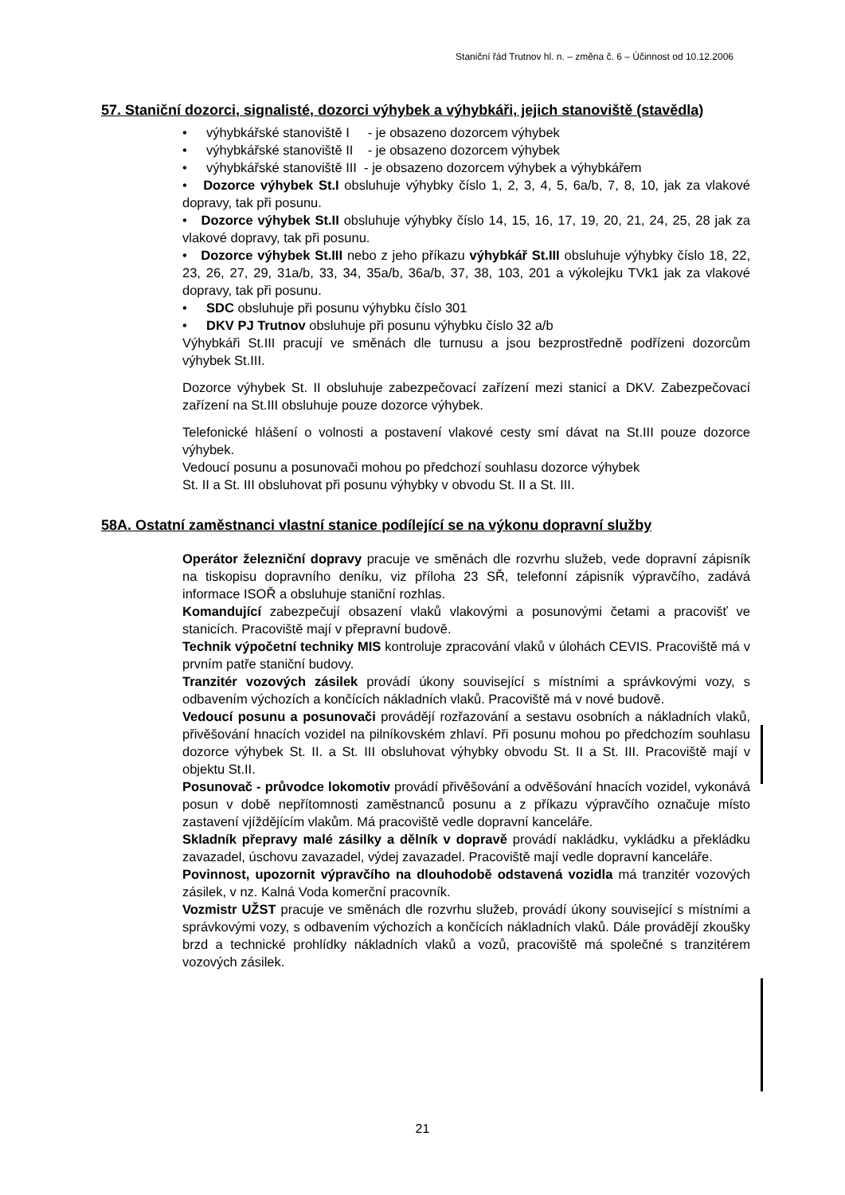Staniční řád Trutnov hl. n. – změna č. 6 – Účinnost od 10.12.2006
57. Staniční dozorci, signalisté, dozorci výhybek a výhybkáři, jejich stanoviště (stavědla)
• výhybkářské stanoviště I - je obsazeno dozorcem výhybek
• výhybkářské stanoviště II - je obsazeno dozorcem výhybek
• výhybkářské stanoviště III - je obsazeno dozorcem výhybek a výhybkářem
• Dozorce výhybek St.I obsluhuje výhybky číslo 1, 2, 3, 4, 5, 6a/b, 7, 8, 10, jak za vlakové dopravy, tak při posunu.
• Dozorce výhybek St.II obsluhuje výhybky číslo 14, 15, 16, 17, 19, 20, 21, 24, 25, 28 jak za vlakové dopravy, tak při posunu.
• Dozorce výhybek St.III nebo z jeho příkazu výhybkář St.III obsluhuje výhybky číslo 18, 22, 23, 26, 27, 29, 31a/b, 33, 34, 35a/b, 36a/b, 37, 38, 103, 201 a výkolejku TVk1 jak za vlakové dopravy, tak při posunu.
• SDC obsluhuje při posunu výhybku číslo 301
• DKV PJ Trutnov obsluhuje při posunu výhybku číslo 32 a/b
Výhybkáři St.III pracují ve směnách dle turnusu a jsou bezprostředně podřízeni dozorcům výhybek St.III.
Dozorce výhybek St. II obsluhuje zabezpečovací zařízení mezi stanicí a DKV. Zabezpečovací zařízení na St.III obsluhuje pouze dozorce výhybek.
Telefonické hlášení o volnosti a postavení vlakové cesty smí dávat na St.III pouze dozorce výhybek.
Vedoucí posunu a posunovači mohou po předchozí souhlasu dozorce výhybek
St. II a St. III obsluhovat při posunu výhybky v obvodu St. II a St. III.
58A. Ostatní zaměstnanci vlastní stanice podílející se na výkonu dopravní služby
Operátor železniční dopravy pracuje ve směnách dle rozvrhu služeb, vede dopravní zápisník na tiskopisu dopravního deníku, viz příloha 23 SŘ, telefonní zápisník výpravčího, zadává informace ISOŘ a obsluhuje staniční rozhlas.
Komandující zabezpečují obsazení vlaků vlakovými a posunovými četami a pracovišť ve stanicích. Pracoviště mají v přepravní budově.
Technik výpočetní techniky MIS kontroluje zpracování vlaků v úlohách CEVIS. Pracoviště má v prvním patře staniční budovy.
Tranzitér vozových zásilek provádí úkony související s místními a správkovými vozy, s odbavením výchozích a končících nákladních vlaků. Pracoviště má v nové budově.
Vedoucí posunu a posunovači provádějí rozřazování a sestavu osobních a nákladních vlaků, přivěšování hnacích vozidel na pilníkovském zhlaví. Při posunu mohou po předchozím souhlasu dozorce výhybek St. II. a St. III obsluhovat výhybky obvodu St. II a St. III. Pracoviště mají v objektu St.II.
Posunovač - průvodce lokomotiv provádí přivěšování a odvěšování hnacích vozidel, vykonává posun v době nepřítomnosti zaměstnanců posunu a z příkazu výpravčího označuje místo zastavení vjíždějícím vlakům. Má pracoviště vedle dopravní kanceláře.
Skladník přepravy malé zásilky a dělník v dopravě provádí nakládku, vykládku a překládku zavazadel, úschovu zavazadel, výdej zavazadel. Pracoviště mají vedle dopravní kanceláře.
Povinnost, upozornit výpravčího na dlouhodobě odstavená vozidla má tranzitér vozových zásilek, v nz. Kalná Voda komerční pracovník.
Vozmistr UŽST pracuje ve směnách dle rozvrhu služeb, provádí úkony související s místními a správkovými vozy, s odbavením výchozích a končících nákladních vlaků. Dále provádějí zkoušky brzd a technické prohlídky nákladních vlaků a vozů, pracoviště má společné s tranzitérem vozových zásilek.
21